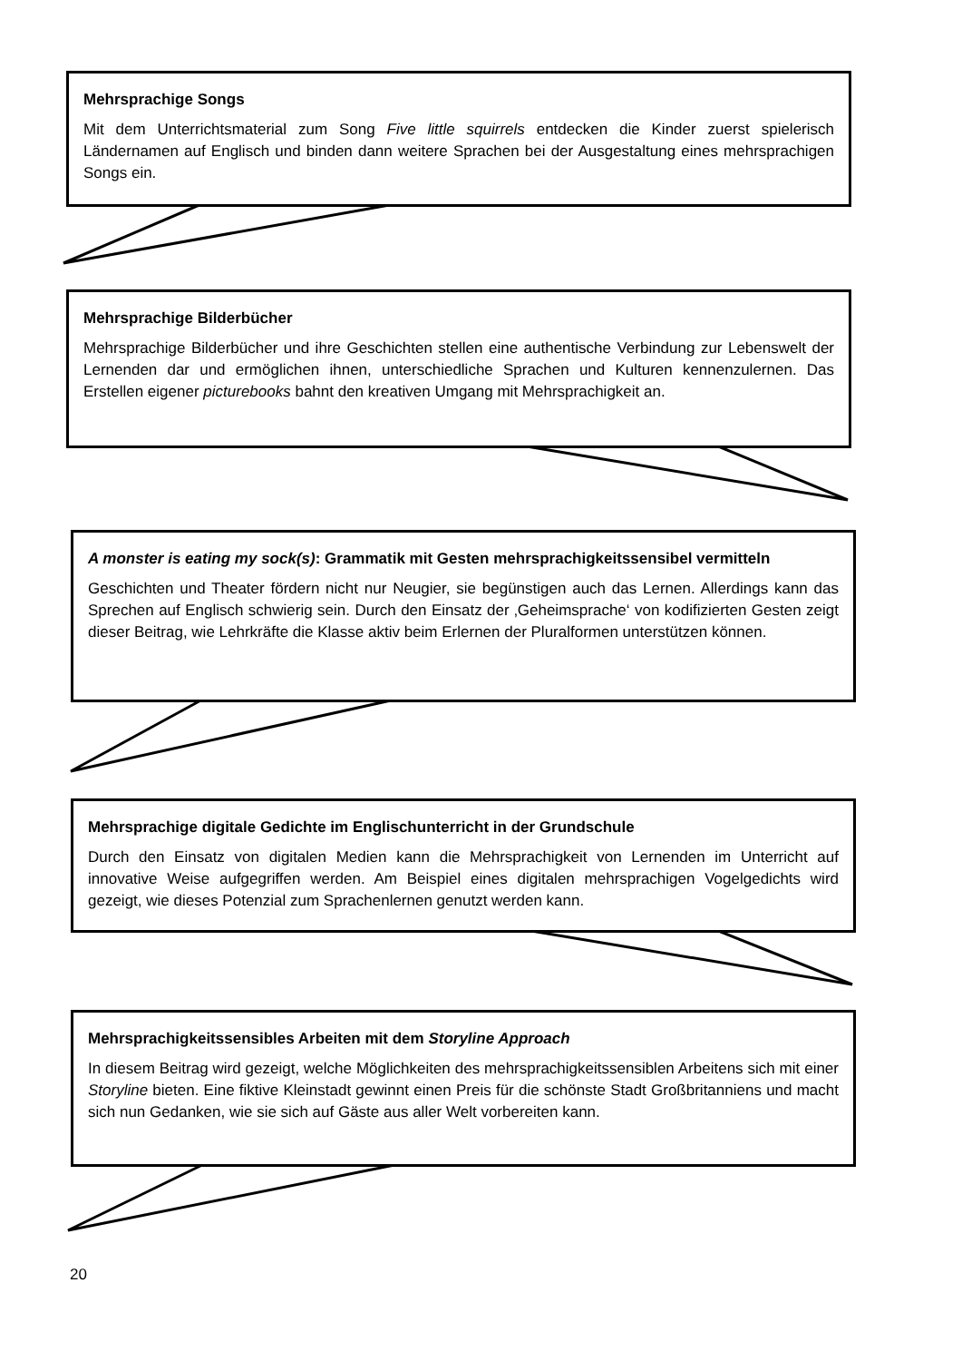Mehrsprachige Songs
Mit dem Unterrichtsmaterial zum Song Five little squirrels entdecken die Kinder zuerst spielerisch Ländernamen auf Englisch und binden dann weitere Sprachen bei der Ausgestaltung eines mehrsprachigen Songs ein.
Mehrsprachige Bilderbücher
Mehrsprachige Bilderbücher und ihre Geschichten stellen eine authentische Verbindung zur Lebenswelt der Lernenden dar und ermöglichen ihnen, unterschiedliche Sprachen und Kulturen kennenzulernen. Das Erstellen eigener picturebooks bahnt den kreativen Umgang mit Mehrsprachigkeit an.
A monster is eating my sock(s): Grammatik mit Gesten mehrsprachigkeitssensibel vermitteln
Geschichten und Theater fördern nicht nur Neugier, sie begünstigen auch das Lernen. Allerdings kann das Sprechen auf Englisch schwierig sein. Durch den Einsatz der ‚Geheimsprache‘ von kodifizierten Gesten zeigt dieser Beitrag, wie Lehrkräfte die Klasse aktiv beim Erlernen der Pluralformen unterstützen können.
Mehrsprachige digitale Gedichte im Englischunterricht in der Grundschule
Durch den Einsatz von digitalen Medien kann die Mehrsprachigkeit von Lernenden im Unterricht auf innovative Weise aufgegriffen werden. Am Beispiel eines digitalen mehrsprachigen Vogelgedichts wird gezeigt, wie dieses Potenzial zum Sprachenlernen genutzt werden kann.
Mehrsprachigkeitssensibles Arbeiten mit dem Storyline Approach
In diesem Beitrag wird gezeigt, welche Möglichkeiten des mehrsprachigkeitssensiblen Arbeitens sich mit einer Storyline bieten. Eine fiktive Kleinstadt gewinnt einen Preis für die schönste Stadt Großbritanniens und macht sich nun Gedanken, wie sie sich auf Gäste aus aller Welt vorbereiten kann.
20